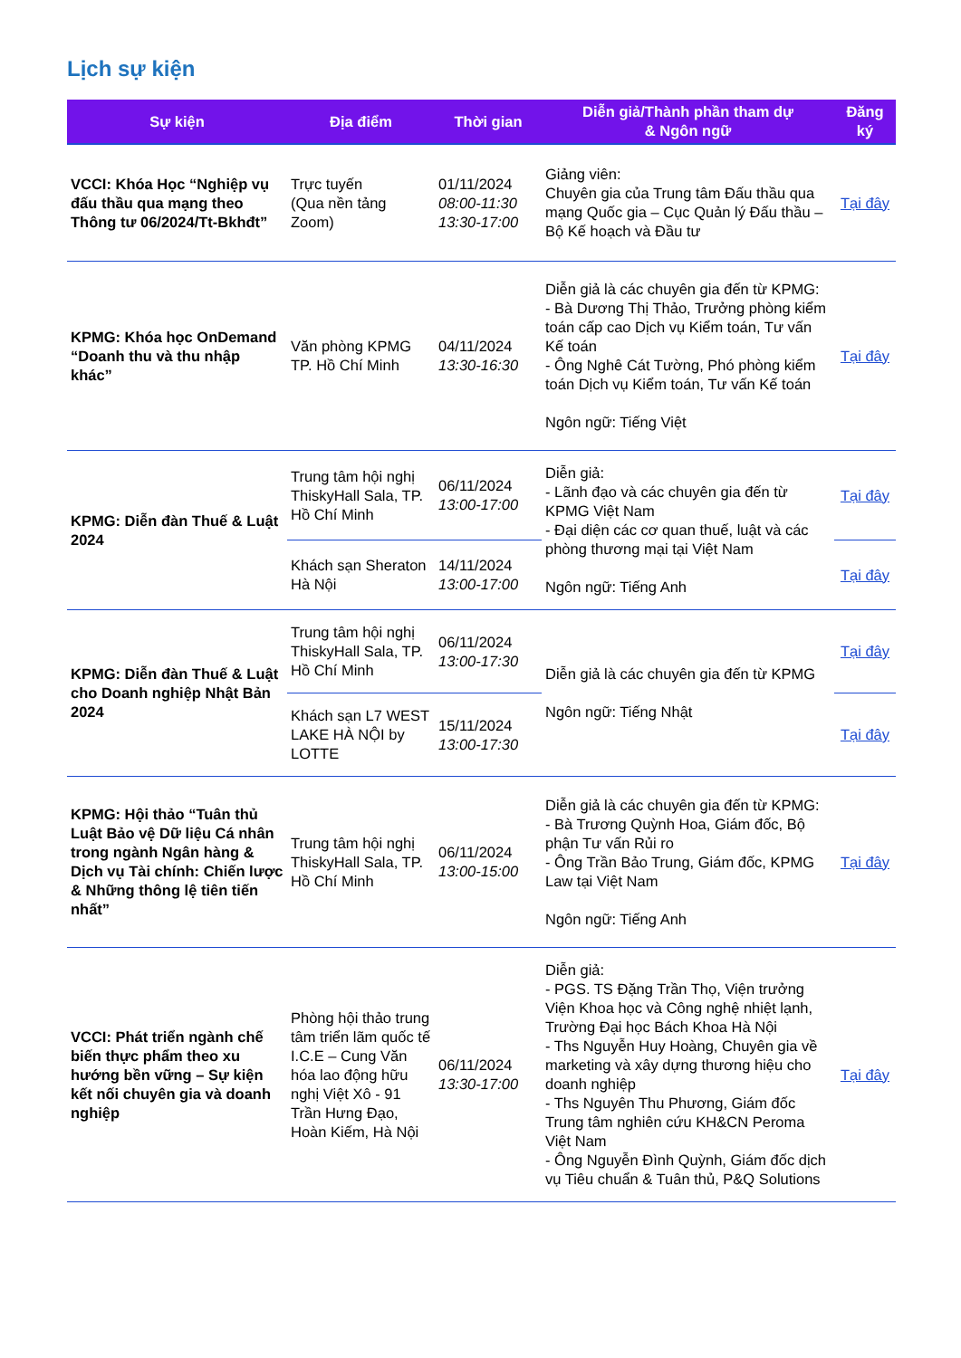Lịch sự kiện
| Sự kiện | Địa điểm | Thời gian | Diễn giả/Thành phần tham dự & Ngôn ngữ | Đăng ký |
| --- | --- | --- | --- | --- |
| VCCI: Khóa Học “Nghiệp vụ đấu thầu qua mạng theo Thông tư 06/2024/Tt-Bkhđt” | Trực tuyến (Qua nền tảng Zoom) | 01/11/2024 08:00-11:30 13:30-17:00 | Giảng viên: Chuyên gia của Trung tâm Đấu thầu qua mạng Quốc gia – Cục Quản lý Đấu thầu – Bộ Kế hoạch và Đầu tư | Tại đây |
| KPMG: Khóa học OnDemand “Doanh thu và thu nhập khác” | Văn phòng KPMG TP. Hồ Chí Minh | 04/11/2024 13:30-16:30 | Diễn giả là các chuyên gia đến từ KPMG: - Bà Dương Thị Thảo, Trưởng phòng kiểm toán cấp cao Dịch vụ Kiểm toán, Tư vấn Kế toán - Ông Nghê Cát Tường, Phó phòng kiểm toán Dịch vụ Kiểm toán, Tư vấn Kế toán Ngôn ngữ: Tiếng Việt | Tại đây |
| KPMG: Diễn đàn Thuế & Luật 2024 | Trung tâm hội nghị ThiskyHall Sala, TP. Hồ Chí Minh | 06/11/2024 13:00-17:00 | Diễn giả: - Lãnh đạo và các chuyên gia đến từ KPMG Việt Nam - Đại diện các cơ quan thuế, luật và các phòng thương mại tại Việt Nam Ngôn ngữ: Tiếng Anh | Tại đây |
| | Khách sạn Sheraton Hà Nội | 14/11/2024 13:00-17:00 | | Tại đây |
| KPMG: Diễn đàn Thuế & Luật cho Doanh nghiệp Nhật Bản 2024 | Trung tâm hội nghị ThiskyHall Sala, TP. Hồ Chí Minh | 06/11/2024 13:00-17:30 | Diễn giả là các chuyên gia đến từ KPMG Ngôn ngữ: Tiếng Nhật | Tại đây |
| | Khách sạn L7 WEST LAKE HÀ NỘI by LOTTE | 15/11/2024 13:00-17:30 | | Tại đây |
| KPMG: Hội thảo “Tuân thủ Luật Bảo vệ Dữ liệu Cá nhân trong ngành Ngân hàng & Dịch vụ Tài chính: Chiến lược & Những thông lệ tiên tiến nhất” | Trung tâm hội nghị ThiskyHall Sala, TP. Hồ Chí Minh | 06/11/2024 13:00-15:00 | Diễn giả là các chuyên gia đến từ KPMG: - Bà Trương Quỳnh Hoa, Giám đốc, Bộ phận Tư vấn Rủi ro - Ông Trần Bảo Trung, Giám đốc, KPMG Law tại Việt Nam Ngôn ngữ: Tiếng Anh | Tại đây |
| VCCI: Phát triển ngành chế biến thực phẩm theo xu hướng bền vững – Sự kiện kết nối chuyên gia và doanh nghiệp | Phòng hội thảo trung tâm triển lãm quốc tế I.C.E – Cung Văn hóa lao động hữu nghị Việt Xô - 91 Trần Hưng Đạo, Hoàn Kiếm, Hà Nội | 06/11/2024 13:30-17:00 | Diễn giả: - PGS. TS Đặng Trần Thọ, Viện trưởng Viện Khoa học và Công nghệ nhiệt lạnh, Trường Đại học Bách Khoa Hà Nội - Ths Nguyễn Huy Hoàng, Chuyên gia về marketing và xây dựng thương hiệu cho doanh nghiệp - Ths Nguyên Thu Phương, Giám đốc Trung tâm nghiên cứu KH&CN Peroma Việt Nam - Ông Nguyễn Đình Quỳnh, Giám đốc dịch vụ Tiêu chuẩn & Tuân thủ, P&Q Solutions | Tại đây |